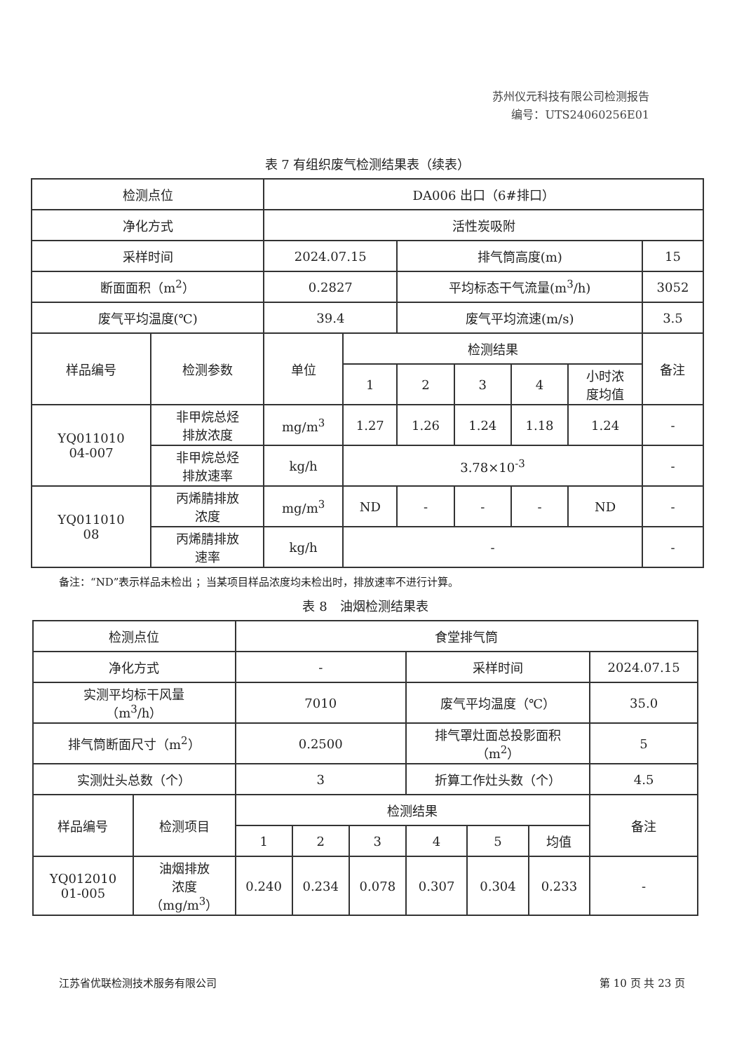苏州仪元科技有限公司检测报告
编号：UTS24060256E01
表 7 有组织废气检测结果表（续表）
| 检测点位 | | DA006 出口（6#排口） | | | | | | |
| 净化方式 | | 活性炭吸附 | | | | | | |
| 采样时间 | | 2024.07.15 | | 排气筒高度(m) | | | | 15 |
| 断面面积（m<sup>2</sup>） | | 0.2827 | | 平均标态干气流量(m<sup>3</sup>/h) | | | | 3052 |
| 废气平均温度(℃) | | 39.4 | | 废气平均流速(m/s) | | | | 3.5 |
| 样品编号 | 检测参数 | 单位 | 检测结果 | | | | | 备注 |
| | | | 1 | 2 | 3 | 4 | 小时浓 度均值 | |
| YQ011010 04-007 | 非甲烷总烃 排放浓度 | mg/m<sup>3</sup> | 1.27 | 1.26 | 1.24 | 1.18 | 1.24 | - |
| | 非甲烷总烃 排放速率 | kg/h | 3.78×10<sup>-3</sup> | | | | | - |
| YQ011010 08 | 丙烯腈排放 浓度 | mg/m<sup>3</sup> | ND | - | - | - | ND | - |
| | 丙烯腈排放 速率 | kg/h | - | | | | | - |
备注：“ND”表示样品未检出 ；当某项目样品浓度均未检出时，排放速率不进行计算。
表 8　油烟检测结果表
| 检测点位 | | 食堂排气筒 | | | | | | |
| 净化方式 | | - | | | 采样时间 | | | 2024.07.15 |
| 实测平均标干风量 （m<sup>3</sup>/h） | | 7010 | | | 废气平均温度（℃） | | | 35.0 |
| 排气筒断面尺寸（m<sup>2</sup>） | | 0.2500 | | | 排气罩灶面总投影面积 （m<sup>2</sup>） | | | 5 |
| 实测灶头总数（个） | | 3 | | | 折算工作灶头数（个） | | | 4.5 |
| 样品编号 | 检测项目 | 检测结果 | | | | | | 备注 |
| | | 1 | 2 | 3 | 4 | 5 | 均值 | |
| YQ012010 01-005 | 油烟排放 浓度 （mg/m<sup>3</sup>） | 0.240 | 0.234 | 0.078 | 0.307 | 0.304 | 0.233 | - |
江苏省优联检测技术服务有限公司 第 10 页 共 23 页